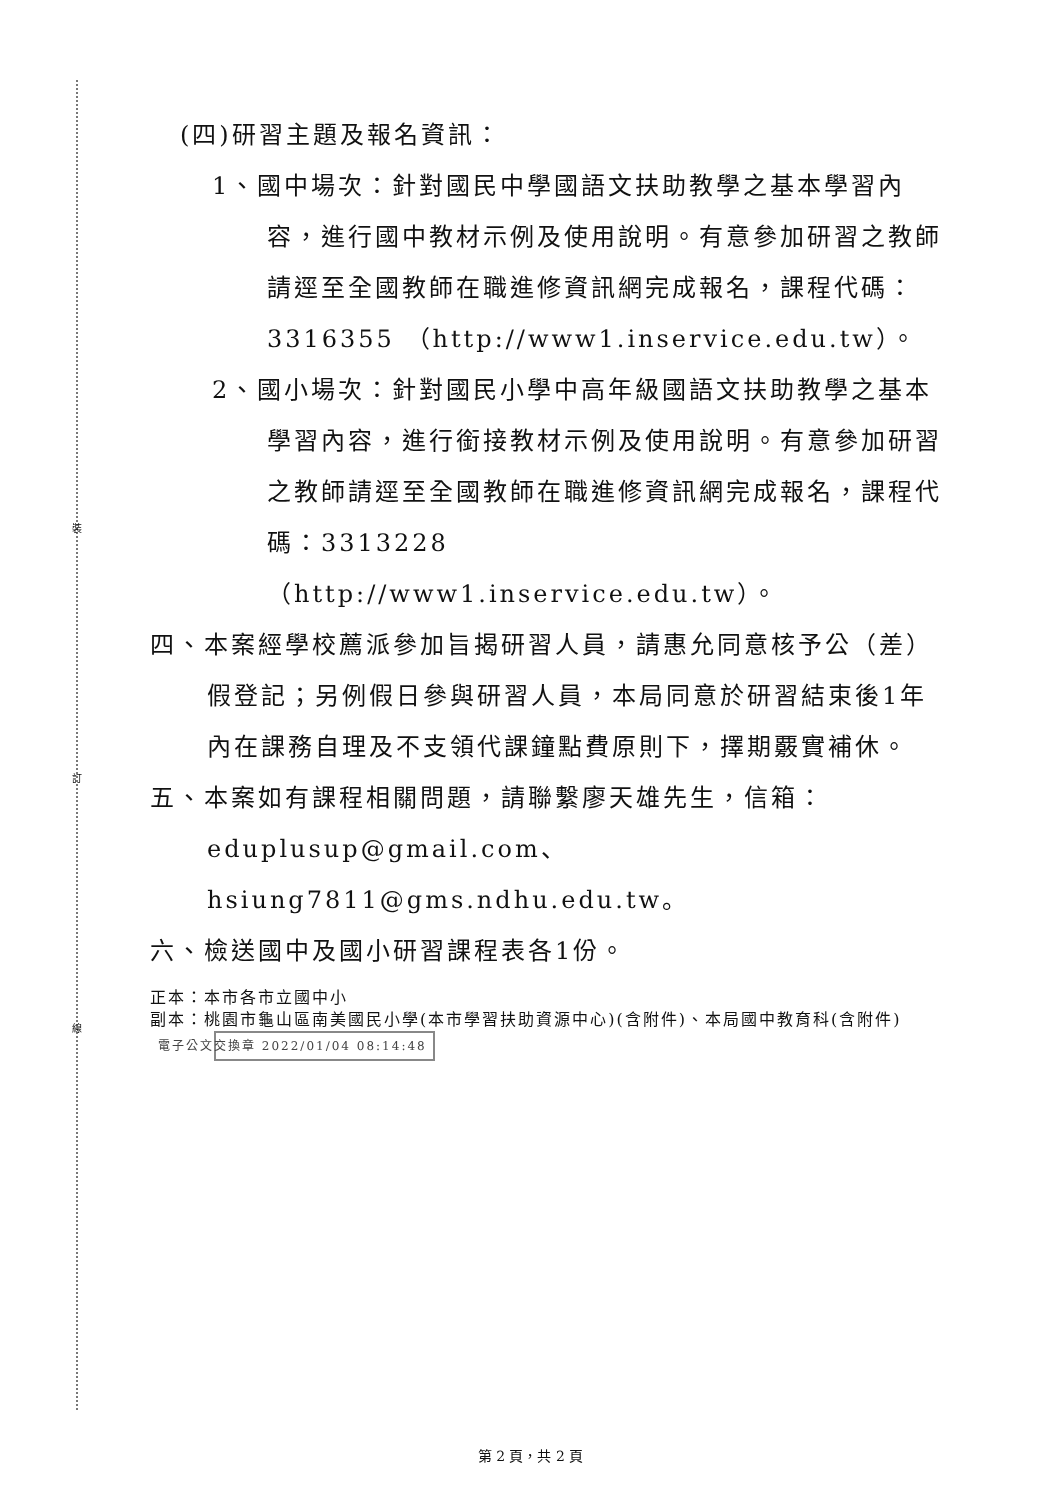裝
訂
線
(四)研習主題及報名資訊：
1、國中場次：針對國民中學國語文扶助教學之基本學習內容，進行國中教材示例及使用說明。有意參加研習之教師請逕至全國教師在職進修資訊網完成報名，課程代碼：3316355 （http://www1.inservice.edu.tw）。
2、國小場次：針對國民小學中高年級國語文扶助教學之基本學習內容，進行銜接教材示例及使用說明。有意參加研習之教師請逕至全國教師在職進修資訊網完成報名，課程代碼：3313228 （http://www1.inservice.edu.tw）。
四、本案經學校薦派參加旨揭研習人員，請惠允同意核予公（差）假登記；另例假日參與研習人員，本局同意於研習結束後1年內在課務自理及不支領代課鐘點費原則下，擇期覈實補休。
五、本案如有課程相關問題，請聯繫廖天雄先生，信箱：eduplusup@gmail.com、hsiung7811@gms.ndhu.edu.tw。
六、檢送國中及國小研習課程表各1份。
正本：本市各市立國中小
副本：桃園市龜山區南美國民小學(本市學習扶助資源中心)(含附件)、本局國中教育科(含附件) 電子公文交換章 2022/01/04 08:14:48
第 2 頁，共 2 頁